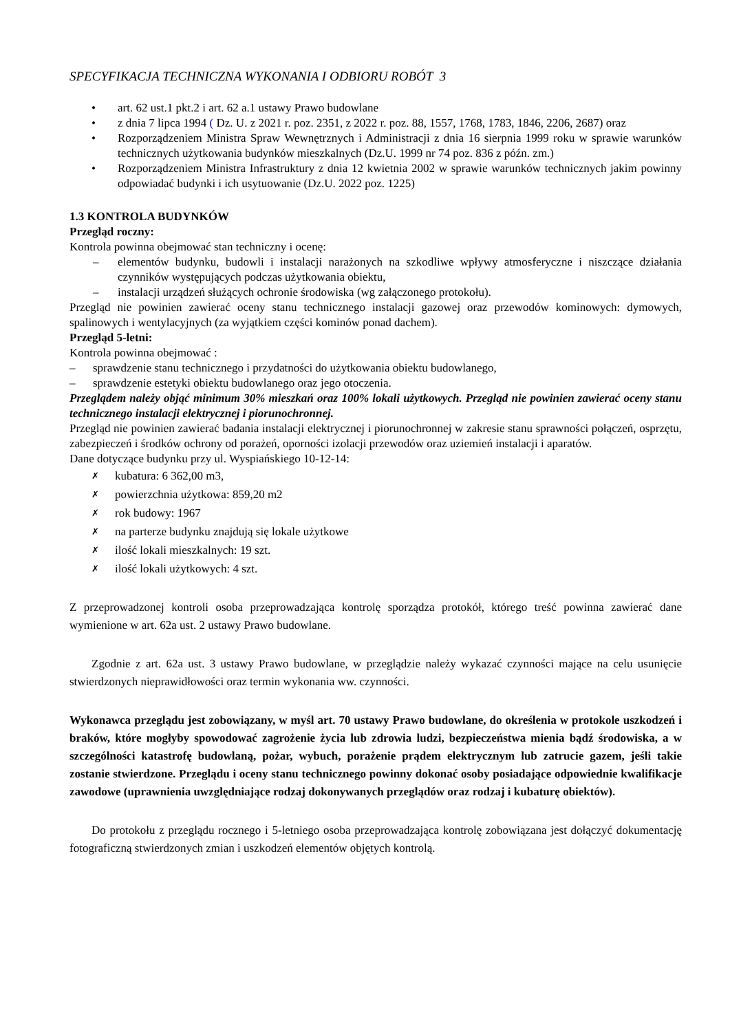SPECYFIKACJA TECHNICZNA WYKONANIA I ODBIORU ROBÓT 3
• art. 62 ust.1 pkt.2 i art. 62 a.1 ustawy Prawo budowlane
• z dnia 7 lipca 1994 ( Dz. U. z 2021 r. poz. 2351, z 2022 r. poz. 88, 1557, 1768, 1783, 1846, 2206, 2687) oraz
• Rozporządzeniem Ministra Spraw Wewnętrznych i Administracji z dnia 16 sierpnia 1999 roku w sprawie warunków technicznych użytkowania budynków mieszkalnych (Dz.U. 1999 nr 74 poz. 836 z późn. zm.)
• Rozporządzeniem Ministra Infrastruktury z dnia 12 kwietnia 2002 w sprawie warunków technicznych jakim powinny odpowiadać budynki i ich usytuowanie (Dz.U. 2022 poz. 1225)
1.3 KONTROLA BUDYNKÓW
Przegląd roczny:
Kontrola powinna obejmować stan techniczny i ocenę:
– elementów budynku, budowli i instalacji narażonych na szkodliwe wpływy atmosferyczne i niszczące działania czynników występujących podczas użytkowania obiektu,
– instalacji urządzeń służących ochronie środowiska (wg załączonego protokołu).
Przegląd nie powinien zawierać oceny stanu technicznego instalacji gazowej oraz przewodów kominowych: dymowych, spalinowych i wentylacyjnych (za wyjątkiem części kominów ponad dachem).
Przegląd 5-letni:
Kontrola powinna obejmować :
– sprawdzenie stanu technicznego i przydatności do użytkowania obiektu budowlanego,
– sprawdzenie estetyki obiektu budowlanego oraz jego otoczenia.
Przeglądem należy objąć minimum 30% mieszkań oraz 100% lokali użytkowych. Przegląd nie powinien zawierać oceny stanu technicznego instalacji elektrycznej i piorunochronnej.
Przegląd nie powinien zawierać badania instalacji elektrycznej i piorunochronnej w zakresie stanu sprawności połączeń, osprzętu, zabezpieczeń i środków ochrony od porażeń, oporności izolacji przewodów oraz uziemień instalacji i aparatów.
Dane dotyczące budynku przy ul. Wyspiańskiego 10-12-14:
✗ kubatura: 6 362,00 m3,
✗ powierzchnia użytkowa: 859,20 m2
✗ rok budowy: 1967
✗ na parterze budynku znajdują się lokale użytkowe
✗ ilość lokali mieszkalnych: 19 szt.
✗ ilość lokali użytkowych: 4 szt.
Z przeprowadzonej kontroli osoba przeprowadzająca kontrolę sporządza protokół, którego treść powinna zawierać dane wymienione w art. 62a ust. 2 ustawy Prawo budowlane.
Zgodnie z art. 62a ust. 3 ustawy Prawo budowlane, w przeglądzie należy wykazać czynności mające na celu usunięcie stwierdzonych nieprawidłowości oraz termin wykonania ww. czynności.
Wykonawca przeglądu jest zobowiązany, w myśl art. 70 ustawy Prawo budowlane, do określenia w protokole uszkodzeń i braków, które mogłyby spowodować zagrożenie życia lub zdrowia ludzi, bezpieczeństwa mienia bądź środowiska, a w szczególności katastrofę budowlaną, pożar, wybuch, porażenie prądem elektrycznym lub zatrucie gazem, jeśli takie zostanie stwierdzone. Przeglądu i oceny stanu technicznego powinny dokonać osoby posiadające odpowiednie kwalifikacje zawodowe (uprawnienia uwzględniające rodzaj dokonywanych przeglądów oraz rodzaj i kubaturę obiektów).
Do protokołu z przeglądu rocznego i 5-letniego osoba przeprowadzająca kontrolę zobowiązana jest dołączyć dokumentację fotograficzną stwierdzonych zmian i uszkodzeń elementów objętych kontrolą.